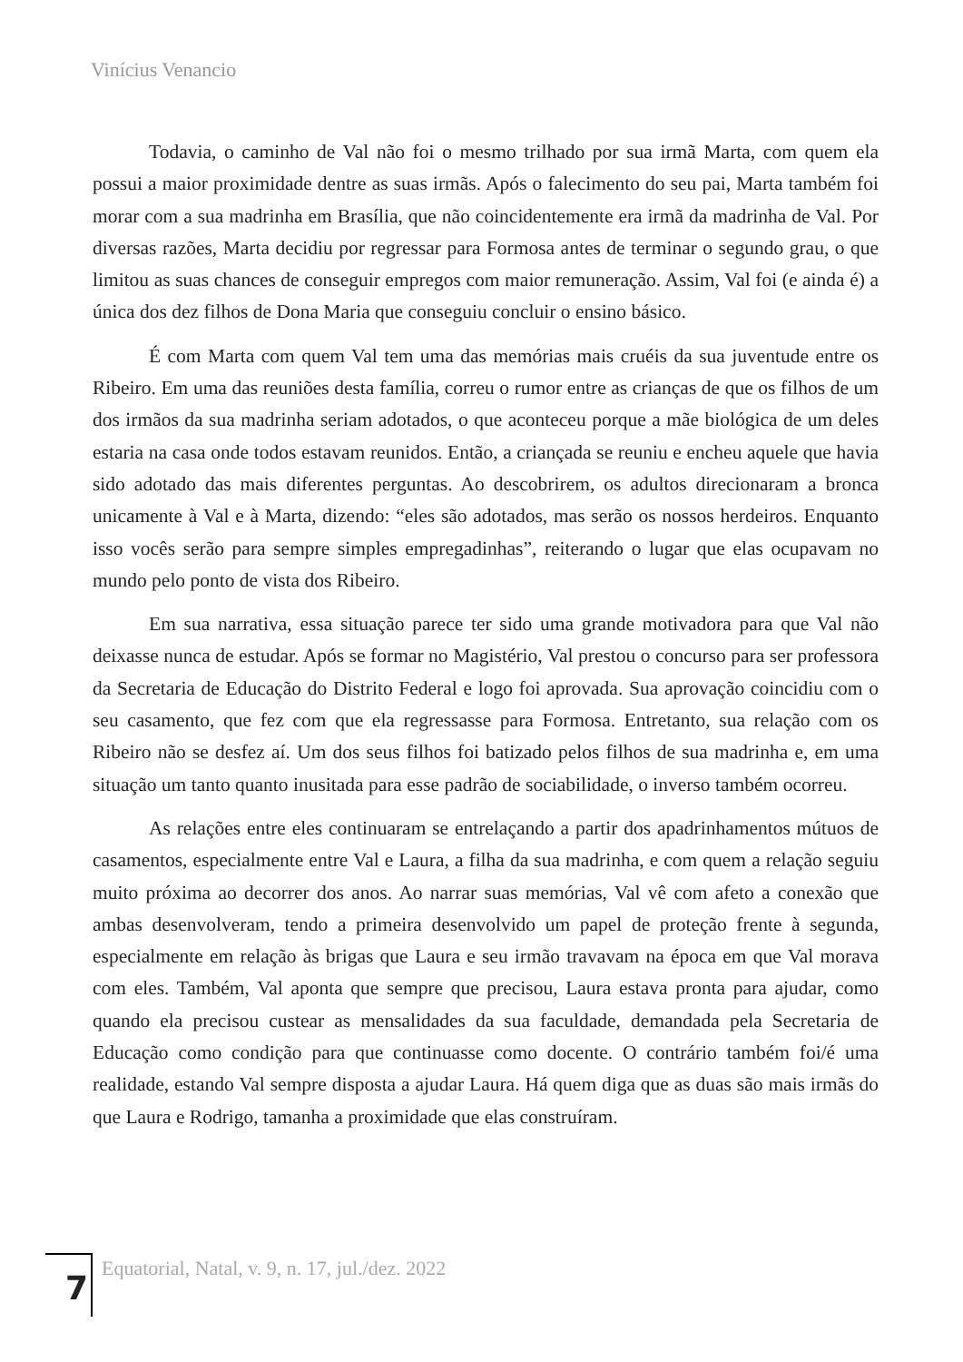Vinícius Venancio
Todavia, o caminho de Val não foi o mesmo trilhado por sua irmã Marta, com quem ela possui a maior proximidade dentre as suas irmãs. Após o falecimento do seu pai, Marta também foi morar com a sua madrinha em Brasília, que não coincidentemente era irmã da madrinha de Val. Por diversas razões, Marta decidiu por regressar para Formosa antes de terminar o segundo grau, o que limitou as suas chances de conseguir empregos com maior remuneração. Assim, Val foi (e ainda é) a única dos dez filhos de Dona Maria que conseguiu concluir o ensino básico.
É com Marta com quem Val tem uma das memórias mais cruéis da sua juventude entre os Ribeiro. Em uma das reuniões desta família, correu o rumor entre as crianças de que os filhos de um dos irmãos da sua madrinha seriam adotados, o que aconteceu porque a mãe biológica de um deles estaria na casa onde todos estavam reunidos. Então, a criançada se reuniu e encheu aquele que havia sido adotado das mais diferentes perguntas. Ao descobrirem, os adultos direcionaram a bronca unicamente à Val e à Marta, dizendo: “eles são adotados, mas serão os nossos herdeiros. Enquanto isso vocês serão para sempre simples empregadinhas”, reiterando o lugar que elas ocupavam no mundo pelo ponto de vista dos Ribeiro.
Em sua narrativa, essa situação parece ter sido uma grande motivadora para que Val não deixasse nunca de estudar. Após se formar no Magistério, Val prestou o concurso para ser professora da Secretaria de Educação do Distrito Federal e logo foi aprovada. Sua aprovação coincidiu com o seu casamento, que fez com que ela regressasse para Formosa. Entretanto, sua relação com os Ribeiro não se desfez aí. Um dos seus filhos foi batizado pelos filhos de sua madrinha e, em uma situação um tanto quanto inusitada para esse padrão de sociabilidade, o inverso também ocorreu.
As relações entre eles continuaram se entrelaçando a partir dos apadrinhamentos mútuos de casamentos, especialmente entre Val e Laura, a filha da sua madrinha, e com quem a relação seguiu muito próxima ao decorrer dos anos. Ao narrar suas memórias, Val vê com afeto a conexão que ambas desenvolveram, tendo a primeira desenvolvido um papel de proteção frente à segunda, especialmente em relação às brigas que Laura e seu irmão travavam na época em que Val morava com eles. Também, Val aponta que sempre que precisou, Laura estava pronta para ajudar, como quando ela precisou custear as mensalidades da sua faculdade, demandada pela Secretaria de Educação como condição para que continuasse como docente. O contrário também foi/é uma realidade, estando Val sempre disposta a ajudar Laura. Há quem diga que as duas são mais irmãs do que Laura e Rodrigo, tamanha a proximidade que elas construíram.
7
Equatorial, Natal, v. 9, n. 17, jul./dez. 2022